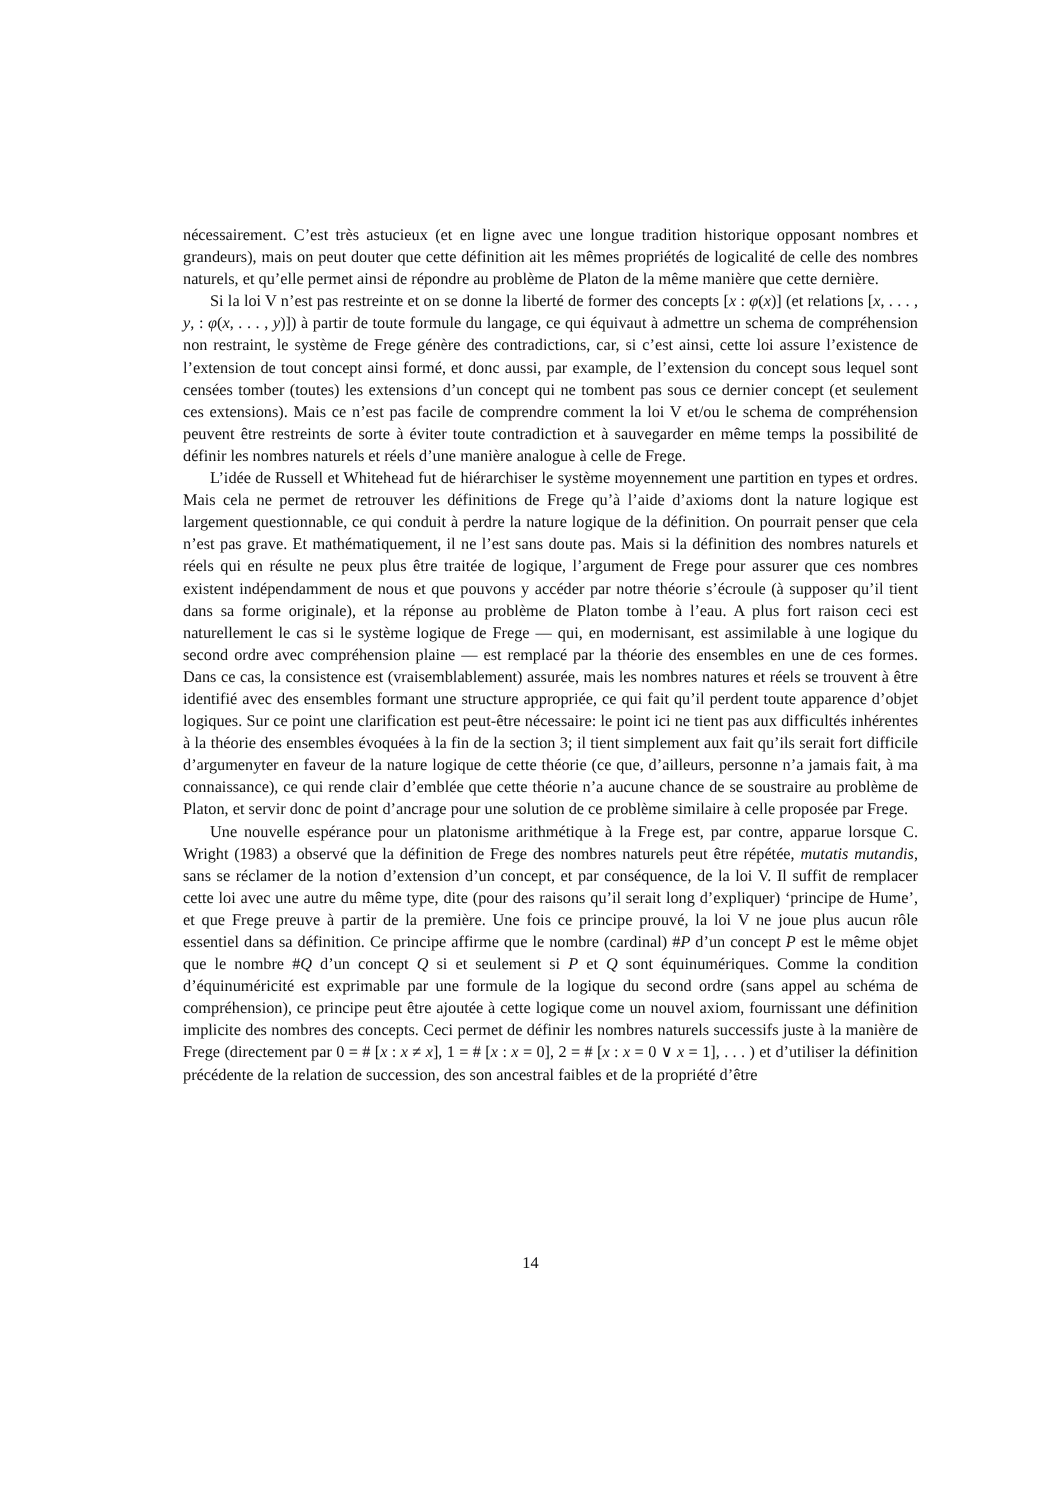nécessairement. C’est très astucieux (et en ligne avec une longue tradition historique opposant nombres et grandeurs), mais on peut douter que cette définition ait les mêmes propriétés de logicalité de celle des nombres naturels, et qu’elle permet ainsi de répondre au problème de Platon de la même manière que cette dernière.
Si la loi V n’est pas restreinte et on se donne la liberté de former des concepts [x : φ(x)] (et relations [x, . . . , y, : φ(x, . . . , y)]) à partir de toute formule du langage, ce qui équivaut à admettre un schema de compréhension non restraint, le système de Frege génère des contradictions, car, si c’est ainsi, cette loi assure l’existence de l’extension de tout concept ainsi formé, et donc aussi, par example, de l’extension du concept sous lequel sont censées tomber (toutes) les extensions d’un concept qui ne tombent pas sous ce dernier concept (et seulement ces extensions). Mais ce n’est pas facile de comprendre comment la loi V et/ou le schema de compréhension peuvent être restreints de sorte à éviter toute contradiction et à sauvegarder en même temps la possibilité de définir les nombres naturels et réels d’une manière analogue à celle de Frege.
L’idée de Russell et Whitehead fut de hiérarchiser le système moyennement une partition en types et ordres. Mais cela ne permet de retrouver les définitions de Frege qu’à l’aide d’axioms dont la nature logique est largement questionnable, ce qui conduit à perdre la nature logique de la définition. On pourrait penser que cela n’est pas grave. Et mathématiquement, il ne l’est sans doute pas. Mais si la définition des nombres naturels et réels qui en résulte ne peux plus être traitée de logique, l’argument de Frege pour assurer que ces nombres existent indépendamment de nous et que pouvons y accéder par notre théorie s’écroule (à supposer qu’il tient dans sa forme originale), et la réponse au problème de Platon tombe à l’eau. A plus fort raison ceci est naturellement le cas si le système logique de Frege — qui, en modernisant, est assimilable à une logique du second ordre avec compréhension plaine — est remplacé par la théorie des ensembles en une de ces formes. Dans ce cas, la consistence est (vraisemblablement) assurée, mais les nombres natures et réels se trouvent à être identifié avec des ensembles formant une structure appropriée, ce qui fait qu’il perdent toute apparence d’objet logiques. Sur ce point une clarification est peut-être nécessaire: le point ici ne tient pas aux difficultés inhérentes à la théorie des ensembles évoquées à la fin de la section 3; il tient simplement aux fait qu’ils serait fort difficile d’argumenyter en faveur de la nature logique de cette théorie (ce que, d’ailleurs, personne n’a jamais fait, à ma connaissance), ce qui rende clair d’emblée que cette théorie n’a aucune chance de se soustraire au problème de Platon, et servir donc de point d’ancrage pour une solution de ce problème similaire à celle proposée par Frege.
Une nouvelle espérance pour un platonisme arithmétique à la Frege est, par contre, apparue lorsque C. Wright (1983) a observé que la définition de Frege des nombres naturels peut être répétée, mutatis mutandis, sans se réclamer de la notion d’extension d’un concept, et par conséquence, de la loi V. Il suffit de remplacer cette loi avec une autre du même type, dite (pour des raisons qu’il serait long d’expliquer) ‘principe de Hume’, et que Frege preuve à partir de la première. Une fois ce principe prouvé, la loi V ne joue plus aucun rôle essentiel dans sa définition. Ce principe affirme que le nombre (cardinal) #P d’un concept P est le même objet que le nombre #Q d’un concept Q si et seulement si P et Q sont équinumériques. Comme la condition d’équinuméricité est exprimable par une formule de la logique du second ordre (sans appel au schéma de compréhension), ce principe peut être ajoutée à cette logique come un nouvel axiom, fournissant une définition implicite des nombres des concepts. Ceci permet de définir les nombres naturels successifs juste à la manière de Frege (directement par 0 = # [x : x ≠ x], 1 = # [x : x = 0], 2 = # [x : x = 0 ∨ x = 1], . . . ) et d’utiliser la définition précédente de la relation de succession, des son ancestral faibles et de la propriété d’être
14